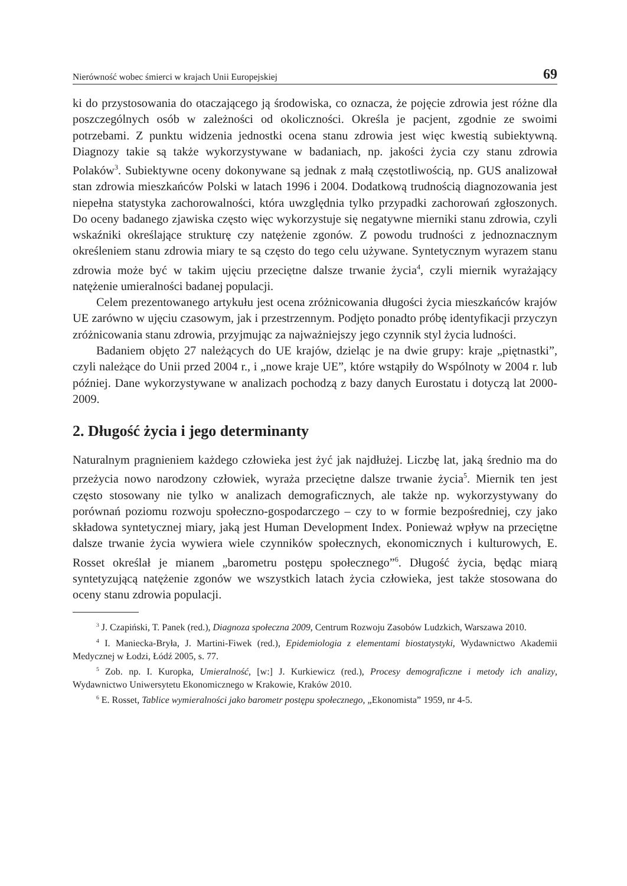Nierówność wobec śmierci w krajach Unii Europejskiej 69
ki do przystosowania do otaczającego ją środowiska, co oznacza, że pojęcie zdrowia jest różne dla poszczególnych osób w zależności od okoliczności. Określa je pacjent, zgodnie ze swoimi potrzebami. Z punktu widzenia jednostki ocena stanu zdrowia jest więc kwestią subiektywną. Diagnozy takie są także wykorzystywane w badaniach, np. jakości życia czy stanu zdrowia Polaków<sup>3</sup>. Subiektywne oceny dokonywane są jednak z małą częstotliwością, np. GUS analizował stan zdrowia mieszkańców Polski w latach 1996 i 2004. Dodatkową trudnością diagnozowania jest niepełna statystyka zachorowalności, która uwzględnia tylko przypadki zachorowań zgłoszonych. Do oceny badanego zjawiska często więc wykorzystuje się negatywne mierniki stanu zdrowia, czyli wskaźniki określające strukturę czy natężenie zgonów. Z powodu trudności z jednoznacznym określeniem stanu zdrowia miary te są często do tego celu używane. Syntetycznym wyrazem stanu zdrowia może być w takim ujęciu przeciętne dalsze trwanie życia<sup>4</sup>, czyli miernik wyrażający natężenie umieralności badanej populacji.
Celem prezentowanego artykułu jest ocena zróżnicowania długości życia mieszkańców krajów UE zarówno w ujęciu czasowym, jak i przestrzennym. Podjęto ponadto próbę identyfikacji przyczyn zróżnicowania stanu zdrowia, przyjmując za najważniejszy jego czynnik styl życia ludności.
Badaniem objęto 27 należących do UE krajów, dzieląc je na dwie grupy: kraje „piętnastki”, czyli należące do Unii przed 2004 r., i „nowe kraje UE”, które wstąpiły do Wspólnoty w 2004 r. lub później. Dane wykorzystywane w analizach pochodzą z bazy danych Eurostatu i dotyczą lat 2000-2009.
2. Długość życia i jego determinanty
Naturalnym pragnieniem każdego człowieka jest żyć jak najdłużej. Liczbę lat, jaką średnio ma do przeżycia nowo narodzony człowiek, wyraża przeciętne dalsze trwanie życia<sup>5</sup>. Miernik ten jest często stosowany nie tylko w analizach demograficznych, ale także np. wykorzystywany do porównań poziomu rozwoju społeczno-gospodarczego – czy to w formie bezpośredniej, czy jako składowa syntetycznej miary, jaką jest Human Development Index. Ponieważ wpływ na przeciętne dalsze trwanie życia wywiera wiele czynników społecznych, ekonomicznych i kulturowych, E. Rosset określał je mianem „barometru postępu społecznego”<sup>6</sup>. Długość życia, będąc miarą syntetyzującą natężenie zgonów we wszystkich latach życia człowieka, jest także stosowana do oceny stanu zdrowia populacji.
<sup>3</sup> J. Czapiński, T. Panek (red.), Diagnoza społeczna 2009, Centrum Rozwoju Zasobów Ludzkich, Warszawa 2010.
<sup>4</sup> I. Maniecka-Bryła, J. Martini-Fiwek (red.), Epidemiologia z elementami biostatystyki, Wydawnictwo Akademii Medycznej w Łodzi, Łódź 2005, s. 77.
<sup>5</sup> Zob. np. I. Kuropka, Umieralność, [w:] J. Kurkiewicz (red.), Procesy demograficzne i metody ich analizy, Wydawnictwo Uniwersytetu Ekonomicznego w Krakowie, Kraków 2010.
<sup>6</sup> E. Rosset, Tablice wymieralności jako barometr postępu społecznego, „Ekonomista” 1959, nr 4-5.